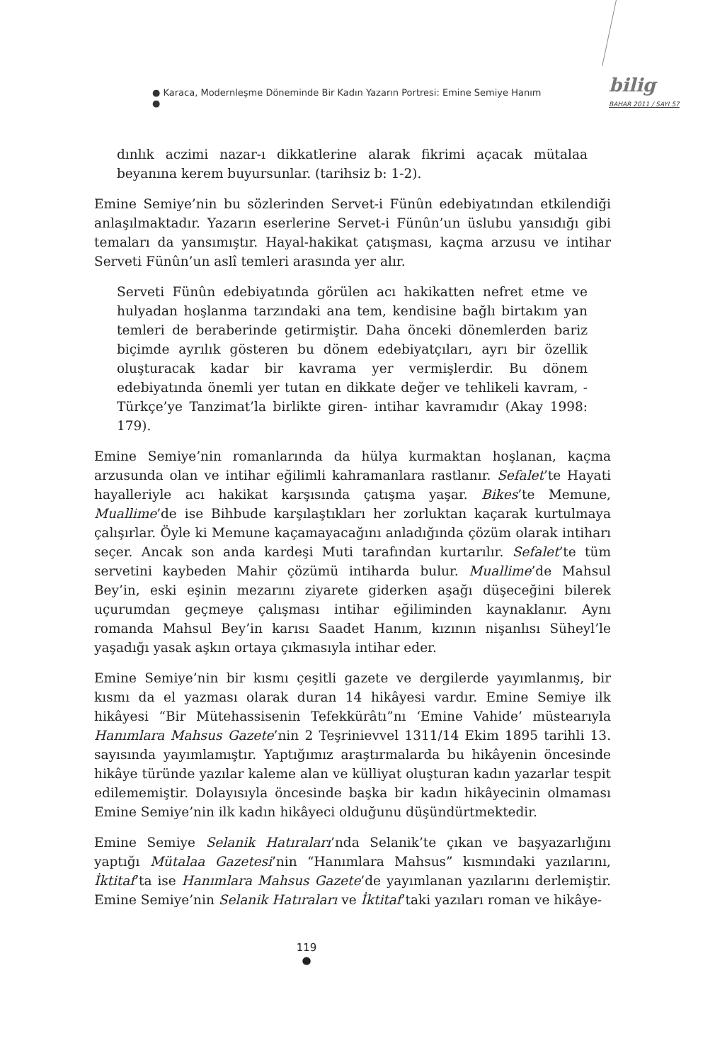● Karaca, Modernleşme Döneminde Bir Kadın Yazarın Portresi: Emine Semiye Hanım ●
bilig
BAHAR 2011 / SAYI 57
dınlık aczimi nazar-ı dikkatlerine alarak fikrimi açacak mütalaa beyanına kerem buyursunlar. (tarihsiz b: 1-2).
Emine Semiye’nin bu sözlerinden Servet-i Fünûn edebiyatından etkilendiği anlaşılmaktadır. Yazarın eserlerine Servet-i Fünûn’un üslubu yansıdığı gibi temaları da yansımıştır. Hayal-hakikat çatışması, kaçma arzusu ve intihar Serveti Fünûn’un aslî temleri arasında yer alır.
Serveti Fünûn edebiyatında görülen acı hakikatten nefret etme ve hulyadan hoşlanma tarzındaki ana tem, kendisine bağlı birtakım yan temleri de beraberinde getirmiştir. Daha önceki dönemlerden bariz biçimde ayrılık gösteren bu dönem edebiyatçıları, ayrı bir özellik oluşturacak kadar bir kavrama yer vermişlerdir. Bu dönem edebiyatında önemli yer tutan en dikkate değer ve tehlikeli kavram, -Türkçe’ye Tanzimat’la birlikte giren- intihar kavramıdır (Akay 1998: 179).
Emine Semiye’nin romanlarında da hülya kurmaktan hoşlanan, kaçma arzusunda olan ve intihar eğilimli kahramanlara rastlanır. Sefalet’te Hayati hayalleriyle acı hakikat karşısında çatışma yaşar. Bikes’te Memune, Muallime’de ise Bihbude karşılaştıkları her zorluktan kaçarak kurtulmaya çalışırlar. Öyle ki Memune kaçamayacağını anladığında çözüm olarak intiharı seçer. Ancak son anda kardeşi Muti tarafından kurtarılır. Sefalet’te tüm servetini kaybeden Mahir çözümü intiharda bulur. Muallime’de Mahsul Bey’in, eski eşinin mezarını ziyarete giderken aşağı düşeceğini bilerek uçurumdan geçmeye çalışması intihar eğiliminden kaynaklanır. Aynı romanda Mahsul Bey’in karısı Saadet Hanım, kızının nişanlısı Süheyl’le yaşadığı yasak aşkın ortaya çıkmasıyla intihar eder.
Emine Semiye’nin bir kısmı çeşitli gazete ve dergilerde yayımlanmış, bir kısmı da el yazması olarak duran 14 hikâyesi vardır. Emine Semiye ilk hikâyesi “Bir Mütehassisenin Tefekkürâtı”nı ‘Emine Vahide’ müstearıyla Hanımlara Mahsus Gazete’nin 2 Teşrinievvel 1311/14 Ekim 1895 tarihli 13. sayısında yayımlamıştır. Yaptığımız araştırmalarda bu hikâyenin öncesinde hikâye türünde yazılar kaleme alan ve külliyat oluşturan kadın yazarlar tespit edilememiştir. Dolayısıyla öncesinde başka bir kadın hikâyecinin olmaması Emine Semiye’nin ilk kadın hikâyeci olduğunu düşündürtmektedir.
Emine Semiye Selanik Hatıraları’nda Selanik’te çıkan ve başyazarlığını yaptığı Mütalaa Gazetesi’nin “Hanımlara Mahsus” kısmındaki yazılarını, İktitaf’ta ise Hanımlara Mahsus Gazete’de yayımlanan yazılarını derlemiştir. Emine Semiye’nin Selanik Hatıraları ve İktitaf’taki yazıları roman ve hikâye-
119
●